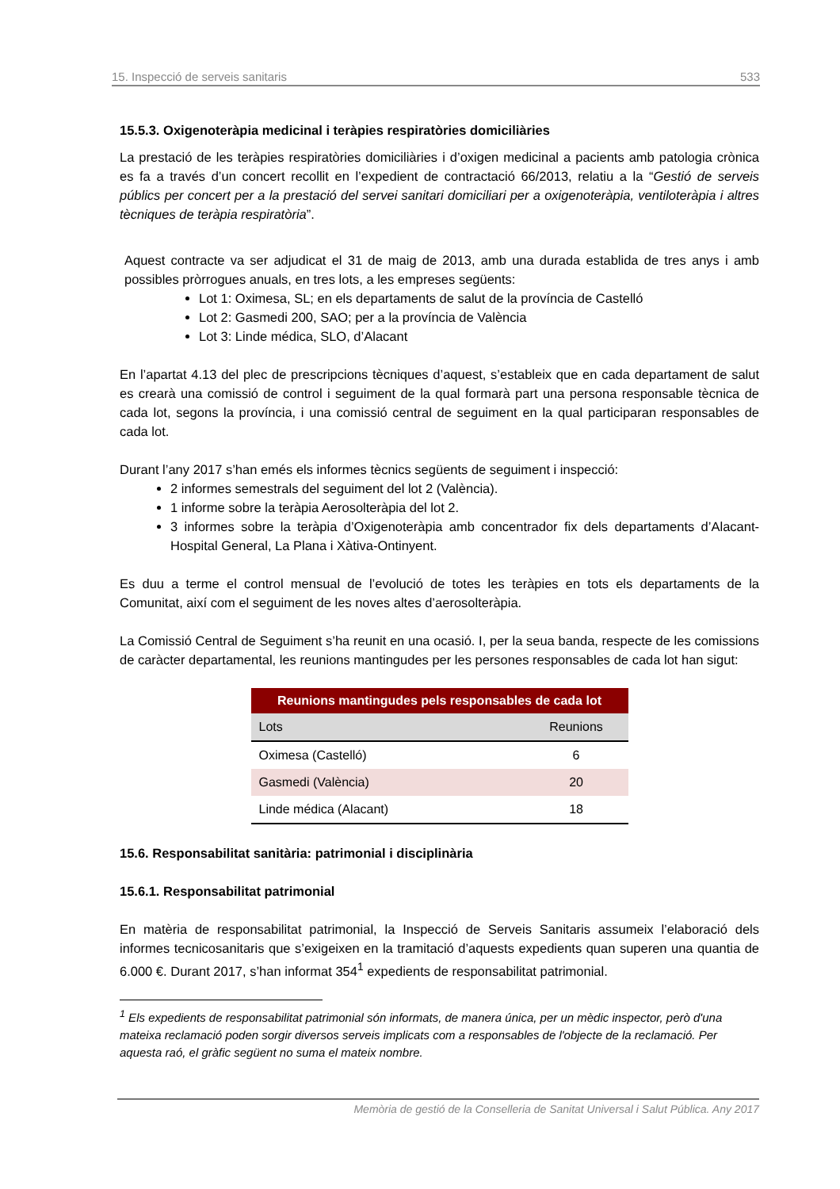15. Inspecció de serveis sanitaris 533
15.5.3. Oxigenoteràpia medicinal i teràpies respiratòries domiciliàries
La prestació de les teràpies respiratòries domiciliàries i d’oxigen medicinal a pacients amb patologia crònica es fa a través d’un concert recollit en l’expedient de contractació 66/2013, relatiu a la “Gestió de serveis públics per concert per a la prestació del servei sanitari domiciliari per a oxigenoteràpia, ventiloteràpia i altres tècniques de teràpia respiratòria”.
Aquest contracte va ser adjudicat el 31 de maig de 2013, amb una durada establida de tres anys i amb possibles pròrrogues anuals, en tres lots, a les empreses següents:
Lot 1: Oximesa, SL; en els departaments de salut de la província de Castelló
Lot 2: Gasmedi 200, SAO; per a la província de València
Lot 3: Linde médica, SLO, d’Alacant
En l’apartat 4.13 del plec de prescripcions tècniques d’aquest, s’estableix que en cada departament de salut es crearà una comissió de control i seguiment de la qual formarà part una persona responsable tècnica de cada lot, segons la província, i una comissió central de seguiment en la qual participaran responsables de cada lot.
Durant l’any 2017 s’han emés els informes tècnics següents de seguiment i inspecció:
2 informes semestrals del seguiment del lot 2 (València).
1 informe sobre la teràpia Aerosolteràpia del lot 2.
3 informes sobre la teràpia d’Oxigenoteràpia amb concentrador fix dels departaments d’Alacant-Hospital General, La Plana i Xàtiva-Ontinyent.
Es duu a terme el control mensual de l’evolució de totes les teràpies en tots els departaments de la Comunitat, així com el seguiment de les noves altes d’aerosolteràpia.
La Comissió Central de Seguiment s’ha reunit en una ocasió. I, per la seua banda, respecte de les comissions de caràcter departamental, les reunions mantingudes per les persones responsables de cada lot han sigut:
| Reunions mantingudes pels responsables de cada lot | |
| --- | --- |
| Lots | Reunions |
| Oximesa (Castelló) | 6 |
| Gasmedi (València) | 20 |
| Linde médica (Alacant) | 18 |
15.6. Responsabilitat sanitària: patrimonial i disciplinària
15.6.1. Responsabilitat patrimonial
En matèria de responsabilitat patrimonial, la Inspecció de Serveis Sanitaris assumeix l’elaboració dels informes tecnicosanitaris que s’exigeixen en la tramitació d’aquests expedients quan superen una quantia de 6.000 €. Durant 2017, s’han informat 354<sup>1</sup> expedients de responsabilitat patrimonial.
<sup>1</sup> Els expedients de responsabilitat patrimonial són informats, de manera única, per un mèdic inspector, però d'una mateixa reclamació poden sorgir diversos serveis implicats com a responsables de l'objecte de la reclamació. Per aquesta raó, el gràfic següent no suma el mateix nombre.
Memòria de gestió de la Conselleria de Sanitat Universal i Salut Pública. Any 2017